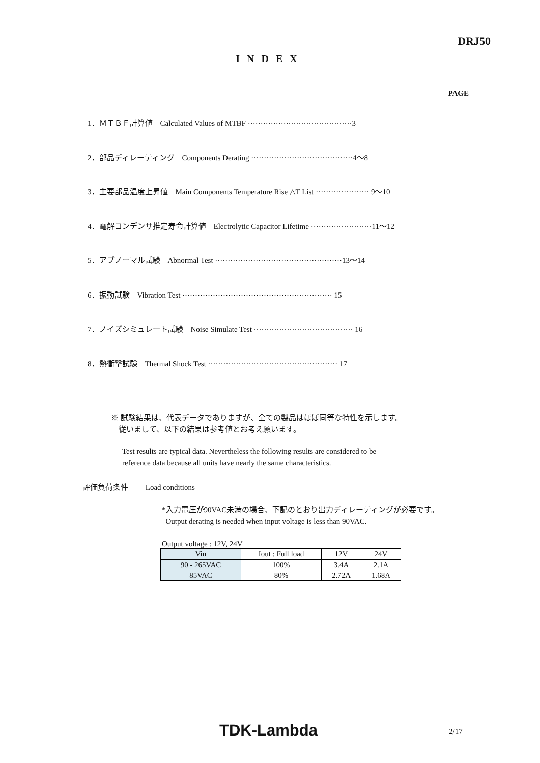DRJ50
INDEX
PAGE
1．ＭＴＢＦ計算値　Calculated Values of MTBF ·········································3
2．部品ディレーティング　Components Derating ········································4～8
3．主要部品温度上昇値　Main Components Temperature Rise △T List ····················· 9～10
4．電解コンデンサ推定寿命計算値　Electrolytic Capacitor Lifetime ························11～12
5．アブノーマル試験　Abnormal Test ··················································13～14
6．振動試験　Vibration Test ··························································· 15
7．ノイズシミュレート試験　Noise Simulate Test ······································· 16
8．熱衝撃試験　Thermal Shock Test ··················································· 17
※ 試験結果は、代表データでありますが、全ての製品はほぼ同等な特性を示します。
従いまして、以下の結果は参考値とお考え願います。
Test results are typical data. Nevertheless the following results are considered to be
reference data because all units have nearly the same characteristics.
評価負荷条件 Load conditions
*入力電圧が90VAC未満の場合、下記のとおり出力ディレーティングが必要です。
Output derating is needed when input voltage is less than 90VAC.
Output voltage : 12V, 24V
| Vin | Iout : Full load | 12V | 24V |
| --- | --- | --- | --- |
| 90 - 265VAC | 100% | 3.4A | 2.1A |
| 85VAC | 80% | 2.72A | 1.68A |
TDK-Lambda 2/17